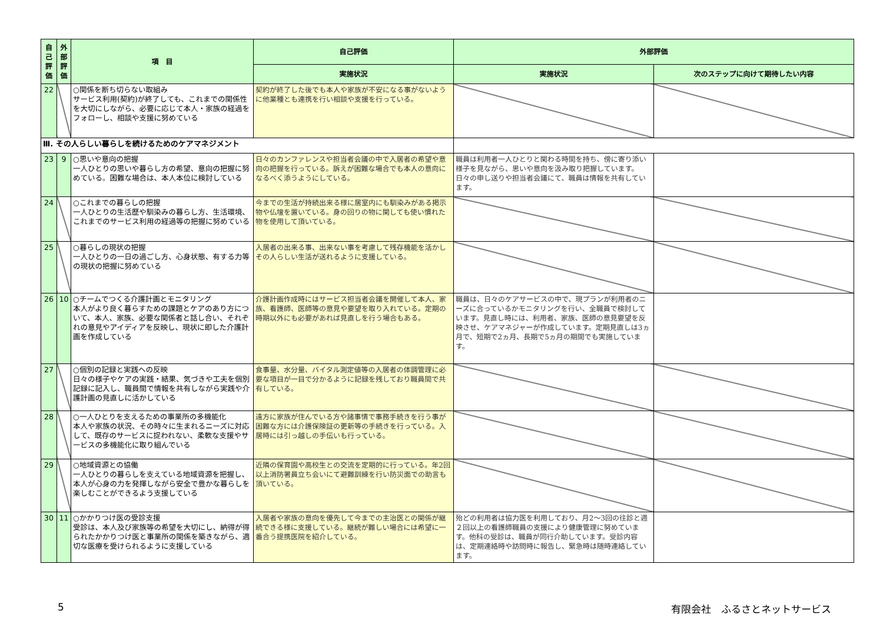| 自己評価 | 外部評価 | 項 目 | 自己評価 | 外部評価 | |
| --- | --- | --- | --- | --- | --- |
| | | | 実施状況 | 実施状況 | 次のステップに向けて期待したい内容 |
| 22 | | ○関係を断ち切らない取組み サービス利用(契約)が終了しても、これまでの関係性を大切にしながら、必要に応じて本人・家族の経過をフォローし、相談や支援に努めている | 契約が終了した後でも本人や家族が不安になる事がないように他業種とも連携を行い相談や支援を行っている。 | | |
| Ⅲ. その人らしい暮らしを続けるためのケアマネジメント | | | | | |
| 23 | 9 | ○思いや意向の把握 一人ひとりの思いや暮らし方の希望、意向の把握に努めている。困難な場合は、本人本位に検討している | 日々のカンファレンスや担当者会議の中で入居者の希望や意向の把握を行っている。訴えが困難な場合でも本人の意向になるべく添うようにしている。 | 職員は利用者一人ひとりと関わる時間を持ち、傍に寄り添い様子を見ながら、思いや意向を汲み取り把握しています。日々の申し送りや担当者会議にて、職員は情報を共有しています。 | |
| 24 | | ○これまでの暮らしの把握 一人ひとりの生活歴や馴染みの暮らし方、生活環境、これまでのサービス利用の経過等の把握に努めている | 今までの生活が持続出来る様に居室内にも馴染みがある掲示物や仏壇を置いている。身の回りの物に関しても使い慣れた物を使用して頂いている。 | | |
| 25 | | ○暮らしの現状の把握 一人ひとりの一日の過ごし方、心身状態、有する力等の現状の把握に努めている | 入居者の出来る事、出来ない事を考慮して残存機能を活かしその人らしい生活が送れるように支援している。 | | |
| 26 | 10 | ○チームでつくる介護計画とモニタリング 本人がより良く暮らすための課題とケアのあり方について、本人、家族、必要な関係者と話し合い、それぞれの意見やアイディアを反映し、現状に即した介護計画を作成している | 介護計画作成時にはサービス担当者会議を開催して本人、家族、看護師、医師等の意見や要望を取り入れている。定期の時期以外にも必要があれば見直しを行う場合もある。 | 職員は、日々のケアサービスの中で、現プランが利用者のニーズに合っているかモニタリングを行い、全職員で検討しています。見直し時には、利用者、家族、医師の意見要望を反映させ、ケアマネジャーが作成しています。定期見直しは3ヵ月で、短期で2ヵ月、長期で5ヵ月の期間でも実施しています。 | |
| 27 | | ○個別の記録と実践への反映 日々の様子やケアの実践・結果、気づきや工夫を個別記録に記入し、職員間で情報を共有しながら実践や介護計画の見直しに活かしている | 食事量、水分量、バイタル測定値等の入居者の体調管理に必要な項目が一目で分かるように記録を残しており職員間で共有している。 | | |
| 28 | | ○一人ひとりを支えるための事業所の多機能化 本人や家族の状況、その時々に生まれるニーズに対応して、既存のサービスに捉われない、柔軟な支援やサービスの多機能化に取り組んでいる | 遠方に家族が住んでいる方や諸事情で事務手続きを行う事が困難な方には介護保険証の更新等の手続きを行っている。入居時には引っ越しの手伝いも行っている。 | | |
| 29 | | ○地域資源との協働 一人ひとりの暮らしを支えている地域資源を把握し、本人が心身の力を発揮しながら安全で豊かな暮らしを楽しむことができるよう支援している | 近隣の保育園や高校生との交流を定期的に行っている。年2回以上消防署員立ち会いにて避難訓練を行い防災面での助言も頂いている。 | | |
| 30 | 11 | ○かかりつけ医の受診支援 受診は、本人及び家族等の希望を大切にし、納得が得られたかかりつけ医と事業所の関係を築きながら、適切な医療を受けられるように支援している | 入居者や家族の意向を優先して今までの主治医との関係が継続できる様に支援している。継続が難しい場合には希望に一番合う提携医院を紹介している。 | 殆どの利用者は協力医を利用しており、月2～3回の往診と週２回以上の看護師職員の支援により健康管理に努めています。他科の受診は、職員が同行介助しています。受診内容は、定期連絡時や訪問時に報告し、緊急時は随時連絡しています。 | |
5 有限会社　ふるさとネットサービス